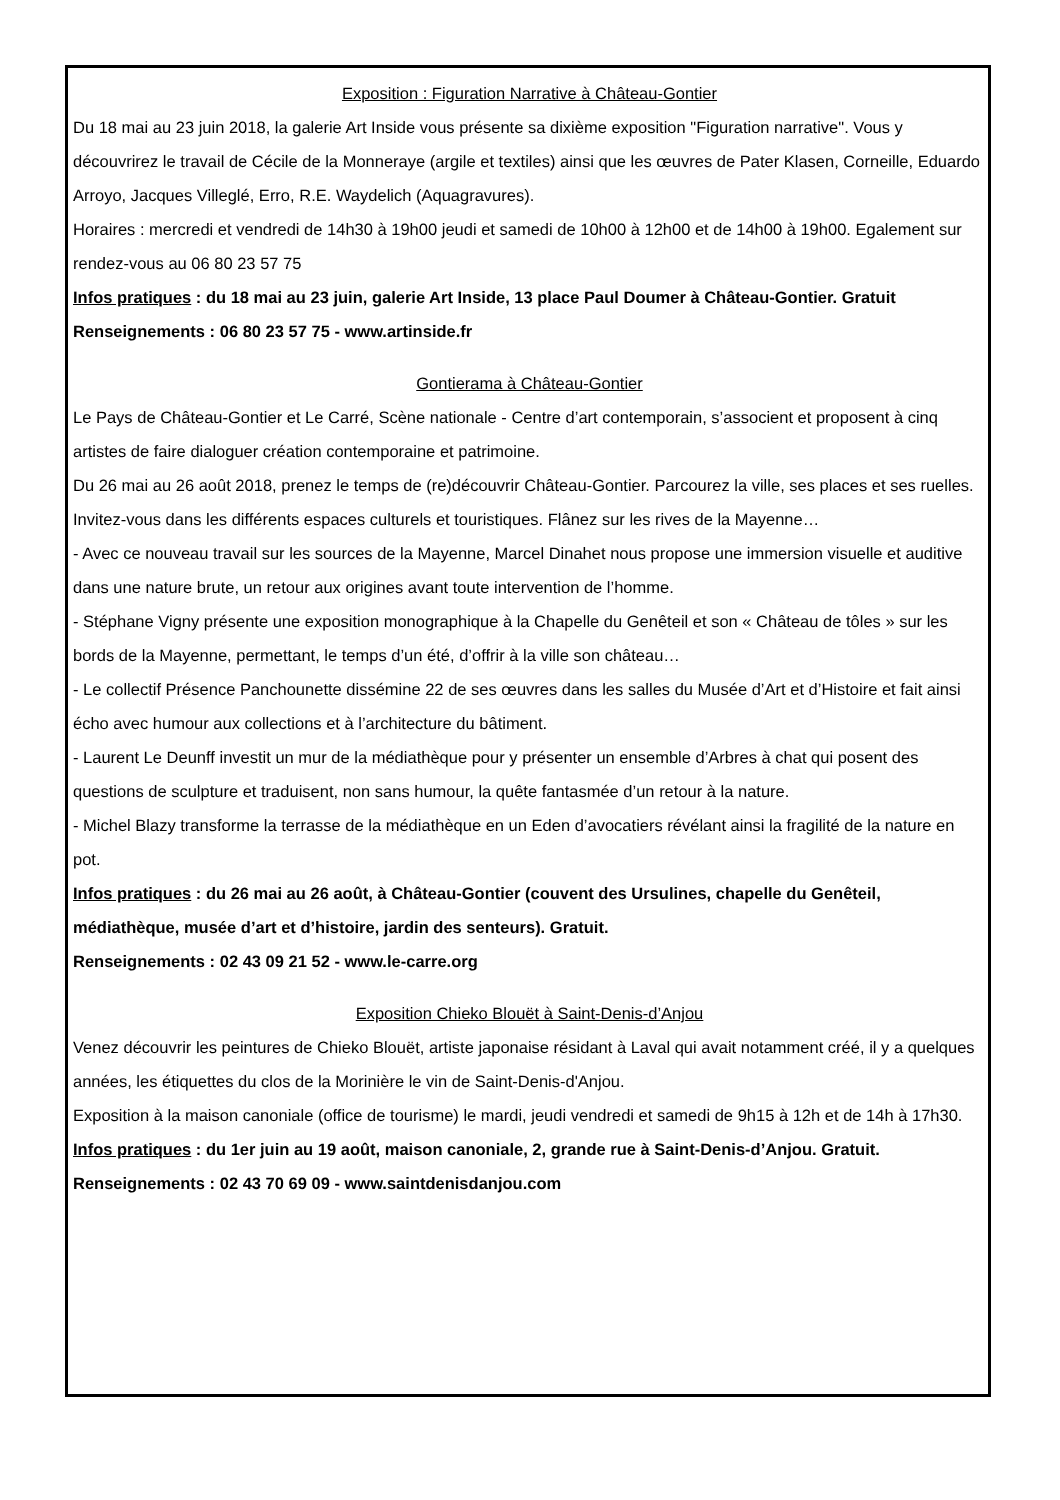Exposition : Figuration Narrative à Château-Gontier
Du 18 mai au 23 juin 2018, la galerie Art Inside vous présente sa dixième exposition "Figuration narrative". Vous y découvrirez le travail de Cécile de la Monneraye (argile et textiles) ainsi que les œuvres de Pater Klasen, Corneille, Eduardo Arroyo, Jacques Villeglé, Erro, R.E. Waydelich (Aquagravures).
Horaires : mercredi et vendredi de 14h30 à 19h00 jeudi et samedi de 10h00 à 12h00 et de 14h00 à 19h00. Egalement sur rendez-vous au 06 80 23 57 75
Infos pratiques : du 18 mai au 23 juin, galerie Art Inside, 13 place Paul Doumer à Château-Gontier. Gratuit
Renseignements : 06 80 23 57 75 - www.artinside.fr
Gontierama à Château-Gontier
Le Pays de Château-Gontier et Le Carré, Scène nationale - Centre d’art contemporain, s’associent et proposent à cinq artistes de faire dialoguer création contemporaine et patrimoine.
Du 26 mai au 26 août 2018, prenez le temps de (re)découvrir Château-Gontier. Parcourez la ville, ses places et ses ruelles. Invitez-vous dans les différents espaces culturels et touristiques. Flânez sur les rives de la Mayenne…
- Avec ce nouveau travail sur les sources de la Mayenne, Marcel Dinahet nous propose une immersion visuelle et auditive dans une nature brute, un retour aux origines avant toute intervention de l’homme.
- Stéphane Vigny présente une exposition monographique à la Chapelle du Genêteil et son « Château de tôles » sur les bords de la Mayenne, permettant, le temps d’un été, d’offrir à la ville son château…
- Le collectif Présence Panchounette dissémine 22 de ses œuvres dans les salles du Musée d’Art et d’Histoire et fait ainsi écho avec humour aux collections et à l’architecture du bâtiment.
- Laurent Le Deunff investit un mur de la médiathèque pour y présenter un ensemble d’Arbres à chat qui posent des questions de sculpture et traduisent, non sans humour, la quête fantasmée d’un retour à la nature.
- Michel Blazy transforme la terrasse de la médiathèque en un Eden d’avocatiers révélant ainsi la fragilité de la nature en pot.
Infos pratiques : du 26 mai au 26 août, à Château-Gontier (couvent des Ursulines, chapelle du Genêteil, médiathèque, musée d’art et d’histoire, jardin des senteurs). Gratuit.
Renseignements : 02 43 09 21 52 - www.le-carre.org
Exposition Chieko Blouët à Saint-Denis-d’Anjou
Venez découvrir les peintures de Chieko Blouët, artiste japonaise résidant à Laval qui avait notamment créé, il y a quelques années, les étiquettes du clos de la Morinière le vin de Saint-Denis-d'Anjou.
Exposition à la maison canoniale (office de tourisme) le mardi, jeudi vendredi et samedi de 9h15 à 12h et de 14h à 17h30.
Infos pratiques : du 1er juin au 19 août, maison canoniale, 2, grande rue à Saint-Denis-d’Anjou. Gratuit.
Renseignements : 02 43 70 69 09 - www.saintdenisdanjou.com